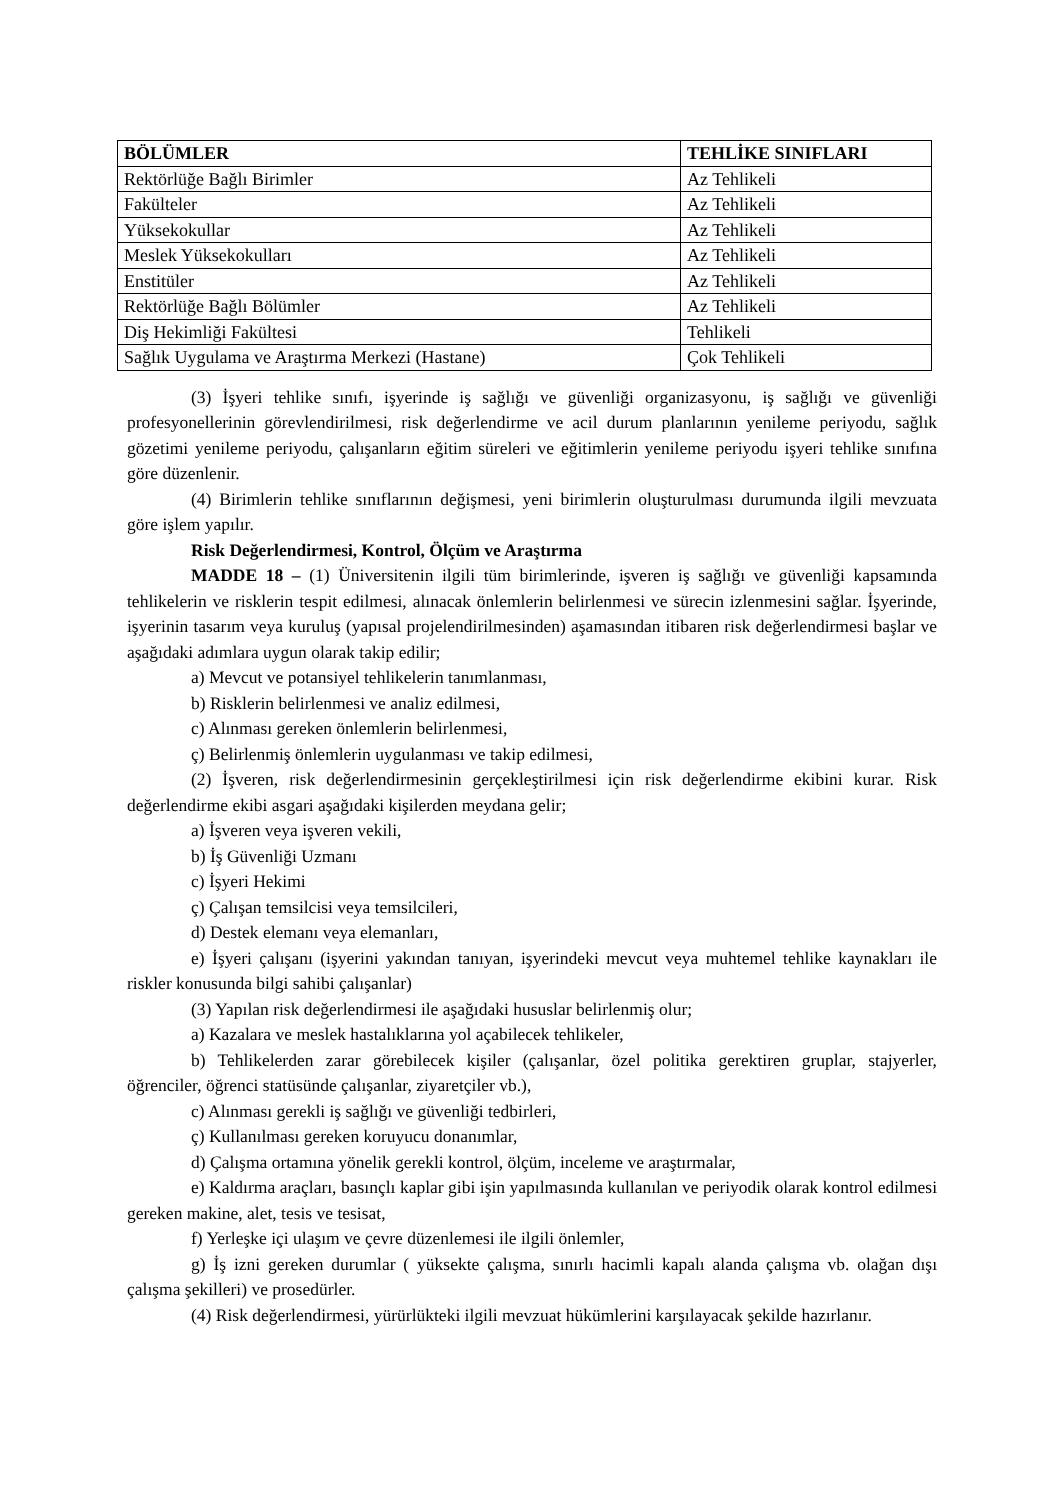| BÖLÜMLER | TEHLİKE SINIFLARI |
| --- | --- |
| Rektörlüğe Bağlı Birimler | Az Tehlikeli |
| Fakülteler | Az Tehlikeli |
| Yüksekokullar | Az Tehlikeli |
| Meslek Yüksekokulları | Az Tehlikeli |
| Enstitüler | Az Tehlikeli |
| Rektörlüğe Bağlı Bölümler | Az Tehlikeli |
| Diş Hekimliği Fakültesi | Tehlikeli |
| Sağlık Uygulama ve Araştırma Merkezi (Hastane) | Çok Tehlikeli |
(3) İşyeri tehlike sınıfı, işyerinde iş sağlığı ve güvenliği organizasyonu, iş sağlığı ve güvenliği profesyonellerinin görevlendirilmesi, risk değerlendirme ve acil durum planlarının yenileme periyodu, sağlık gözetimi yenileme periyodu, çalışanların eğitim süreleri ve eğitimlerin yenileme periyodu işyeri tehlike sınıfına göre düzenlenir.
(4) Birimlerin tehlike sınıflarının değişmesi, yeni birimlerin oluşturulması durumunda ilgili mevzuata göre işlem yapılır.
Risk Değerlendirmesi, Kontrol, Ölçüm ve Araştırma
MADDE 18 – (1) Üniversitenin ilgili tüm birimlerinde, işveren iş sağlığı ve güvenliği kapsamında tehlikelerin ve risklerin tespit edilmesi, alınacak önlemlerin belirlenmesi ve sürecin izlenmesini sağlar. İşyerinde, işyerinin tasarım veya kuruluş (yapısal projelendirilmesinden) aşamasından itibaren risk değerlendirmesi başlar ve aşağıdaki adımlara uygun olarak takip edilir;
a) Mevcut ve potansiyel tehlikelerin tanımlanması,
b) Risklerin belirlenmesi ve analiz edilmesi,
c) Alınması gereken önlemlerin belirlenmesi,
ç) Belirlenmiş önlemlerin uygulanması ve takip edilmesi,
(2) İşveren, risk değerlendirmesinin gerçekleştirilmesi için risk değerlendirme ekibini kurar. Risk değerlendirme ekibi asgari aşağıdaki kişilerden meydana gelir;
a) İşveren veya işveren vekili,
b) İş Güvenliği Uzmanı
c) İşyeri Hekimi
ç) Çalışan temsilcisi veya temsilcileri,
d) Destek elemanı veya elemanları,
e) İşyeri çalışanı (işyerini yakından tanıyan, işyerindeki mevcut veya muhtemel tehlike kaynakları ile riskler konusunda bilgi sahibi çalışanlar)
(3) Yapılan risk değerlendirmesi ile aşağıdaki hususlar belirlenmiş olur;
a) Kazalara ve meslek hastalıklarına yol açabilecek tehlikeler,
b) Tehlikelerden zarar görebilecek kişiler (çalışanlar, özel politika gerektiren gruplar, stajyerler, öğrenciler, öğrenci statüsünde çalışanlar, ziyaretçiler vb.),
c) Alınması gerekli iş sağlığı ve güvenliği tedbirleri,
ç) Kullanılması gereken koruyucu donanımlar,
d) Çalışma ortamına yönelik gerekli kontrol, ölçüm, inceleme ve araştırmalar,
e) Kaldırma araçları, basınçlı kaplar gibi işin yapılmasında kullanılan ve periyodik olarak kontrol edilmesi gereken makine, alet, tesis ve tesisat,
f) Yerleşke içi ulaşım ve çevre düzenlemesi ile ilgili önlemler,
g) İş izni gereken durumlar ( yüksekte çalışma, sınırlı hacimli kapalı alanda çalışma vb. olağan dışı çalışma şekilleri) ve prosedürler.
(4) Risk değerlendirmesi, yürürlükteki ilgili mevzuat hükümlerini karşılayacak şekilde hazırlanır.